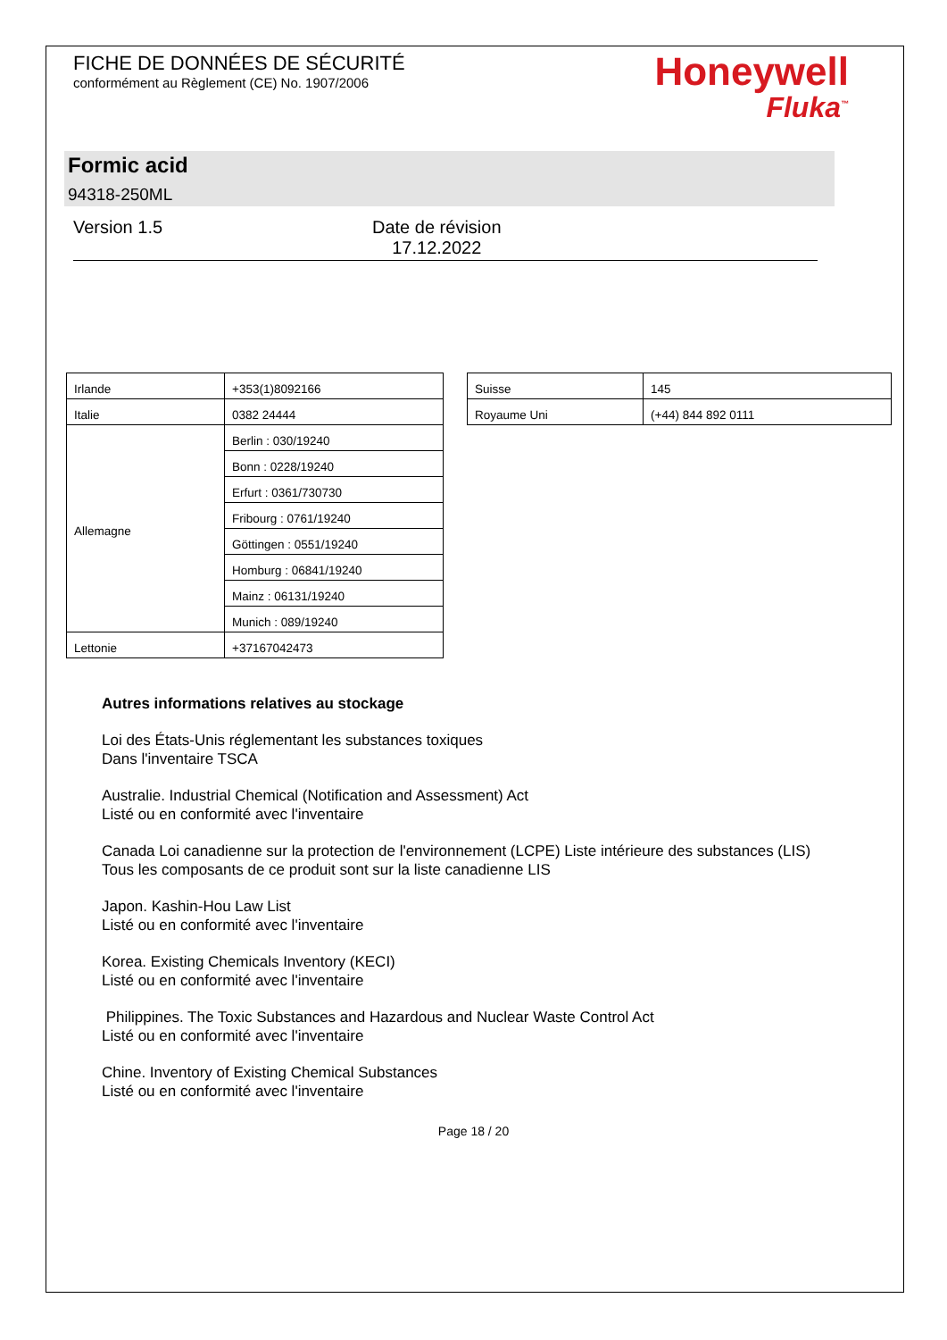FICHE DE DONNÉES DE SÉCURITÉ
conformément au Règlement (CE) No. 1907/2006
Honeywell
Fluka<sup>™</sup>
Formic acid
94318-250ML
Version 1.5 Date de révision
17.12.2022
| Irlande | +353(1)8092166 |
| Italie | 0382 24444 |
| Allemagne | Berlin : 030/19240 |
| | Bonn : 0228/19240 |
| | Erfurt : 0361/730730 |
| | Fribourg : 0761/19240 |
| | Göttingen : 0551/19240 |
| | Homburg : 06841/19240 |
| | Mainz : 06131/19240 |
| | Munich : 089/19240 |
| Lettonie | +37167042473 |
| Suisse | 145 |
| Royaume Uni | (+44) 844 892 0111 |
Autres informations relatives au stockage
Loi des États-Unis réglementant les substances toxiques
Dans l'inventaire TSCA
Australie. Industrial Chemical (Notification and Assessment) Act
Listé ou en conformité avec l'inventaire
Canada Loi canadienne sur la protection de l'environnement (LCPE) Liste intérieure des substances (LIS)
Tous les composants de ce produit sont sur la liste canadienne LIS
Japon. Kashin-Hou Law List
Listé ou en conformité avec l'inventaire
Korea. Existing Chemicals Inventory (KECI)
Listé ou en conformité avec l'inventaire
Philippines. The Toxic Substances and Hazardous and Nuclear Waste Control Act
Listé ou en conformité avec l'inventaire
Chine. Inventory of Existing Chemical Substances
Listé ou en conformité avec l'inventaire
Page 18 / 20